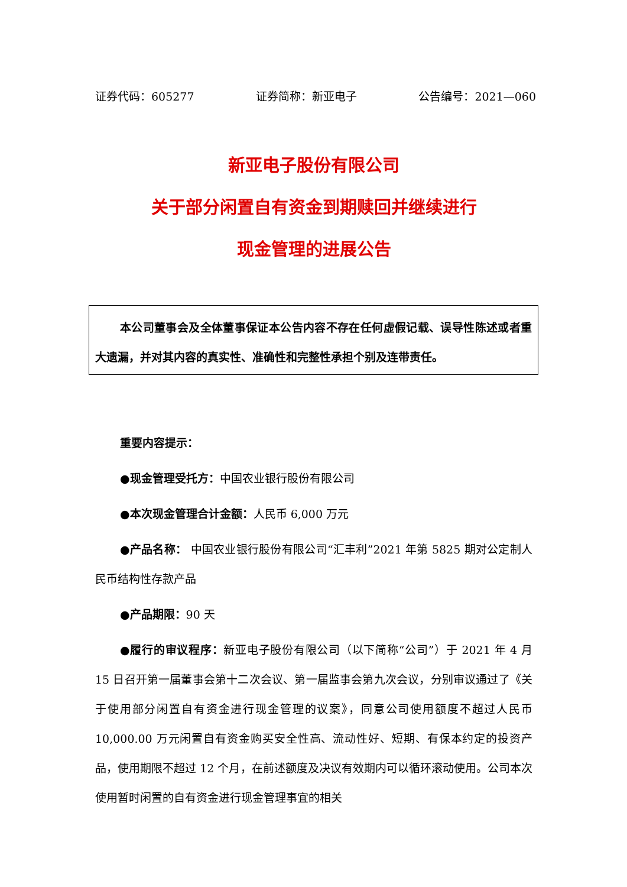证券代码：605277 证券简称：新亚电子 公告编号：2021—060
新亚电子股份有限公司
关于部分闲置自有资金到期赎回并继续进行
现金管理的进展公告
本公司董事会及全体董事保证本公告内容不存在任何虚假记载、误导性陈述或者重大遗漏，并对其内容的真实性、准确性和完整性承担个别及连带责任。
重要内容提示：
●现金管理受托方：中国农业银行股份有限公司
●本次现金管理合计金额：人民币 6,000 万元
●产品名称： 中国农业银行股份有限公司“汇丰利”2021 年第 5825 期对公定制人民币结构性存款产品
●产品期限：90 天
●履行的审议程序：新亚电子股份有限公司（以下简称“公司”）于 2021 年 4 月 15 日召开第一届董事会第十二次会议、第一届监事会第九次会议，分别审议通过了《关于使用部分闲置自有资金进行现金管理的议案》，同意公司使用额度不超过人民币 10,000.00 万元闲置自有资金购买安全性高、流动性好、短期、有保本约定的投资产品，使用期限不超过 12 个月，在前述额度及决议有效期内可以循环滚动使用。公司本次使用暂时闲置的自有资金进行现金管理事宜的相关